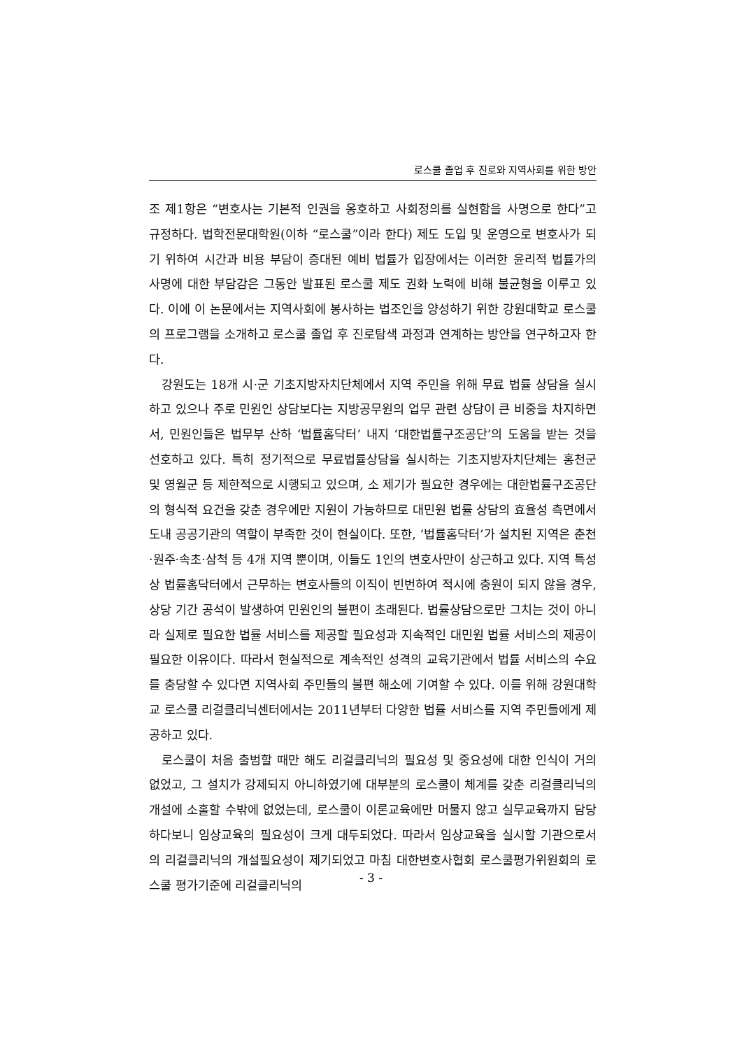로스쿨 졸업 후 진로와 지역사회를 위한 방안
조 제1항은 “변호사는 기본적 인권을 옹호하고 사회정의를 실현함을 사명으로 한다”고 규정하다. 법학전문대학원(이하 “로스쿨”이라 한다) 제도 도입 및 운영으로 변호사가 되기 위하여 시간과 비용 부담이 증대된 예비 법률가 입장에서는 이러한 윤리적 법률가의 사명에 대한 부담감은 그동안 발표된 로스쿨 제도 권화 노력에 비해 불균형을 이루고 있다. 이에 이 논문에서는 지역사회에 봉사하는 법조인을 양성하기 위한 강원대학교 로스쿨의 프로그램을 소개하고 로스쿨 졸업 후 진로탐색 과정과 연계하는 방안을 연구하고자 한다.
강원도는 18개 시·군 기초지방자치단체에서 지역 주민을 위해 무료 법률 상담을 실시하고 있으나 주로 민원인 상담보다는 지방공무원의 업무 관련 상담이 큰 비중을 차지하면서, 민원인들은 법무부 산하 ‘법률홈닥터’ 내지 ‘대한법률구조공단’의 도움을 받는 것을 선호하고 있다. 특히 정기적으로 무료법률상담을 실시하는 기초지방자치단체는 홍천군 및 영월군 등 제한적으로 시행되고 있으며, 소 제기가 필요한 경우에는 대한법률구조공단의 형식적 요건을 갖춘 경우에만 지원이 가능하므로 대민원 법률 상담의 효율성 측면에서 도내 공공기관의 역할이 부족한 것이 현실이다. 또한, ‘법률홈닥터’가 설치된 지역은 춘천·원주·속초·삼척 등 4개 지역 뿐이며, 이들도 1인의 변호사만이 상근하고 있다. 지역 특성상 법률홈닥터에서 근무하는 변호사들의 이직이 빈번하여 적시에 충원이 되지 않을 경우, 상당 기간 공석이 발생하여 민원인의 불편이 초래된다. 법률상담으로만 그치는 것이 아니라 실제로 필요한 법률 서비스를 제공할 필요성과 지속적인 대민원 법률 서비스의 제공이 필요한 이유이다. 따라서 현실적으로 계속적인 성격의 교육기관에서 법률 서비스의 수요를 충당할 수 있다면 지역사회 주민들의 불편 해소에 기여할 수 있다. 이를 위해 강원대학교 로스쿨 리걸클리닉센터에서는 2011년부터 다양한 법률 서비스를 지역 주민들에게 제공하고 있다.
로스쿨이 처음 출범할 때만 해도 리걸클리닉의 필요성 및 중요성에 대한 인식이 거의 없었고, 그 설치가 강제되지 아니하였기에 대부분의 로스쿨이 체계를 갖춘 리걸클리닉의 개설에 소홀할 수밖에 없었는데, 로스쿨이 이론교육에만 머물지 않고 실무교육까지 담당하다보니 임상교육의 필요성이 크게 대두되었다. 따라서 임상교육을 실시할 기관으로서의 리걸클리닉의 개설필요성이 제기되었고 마침 대한변호사협회 로스쿨평가위원회의 로스쿨 평가기준에 리걸클리닉의
- 3 -